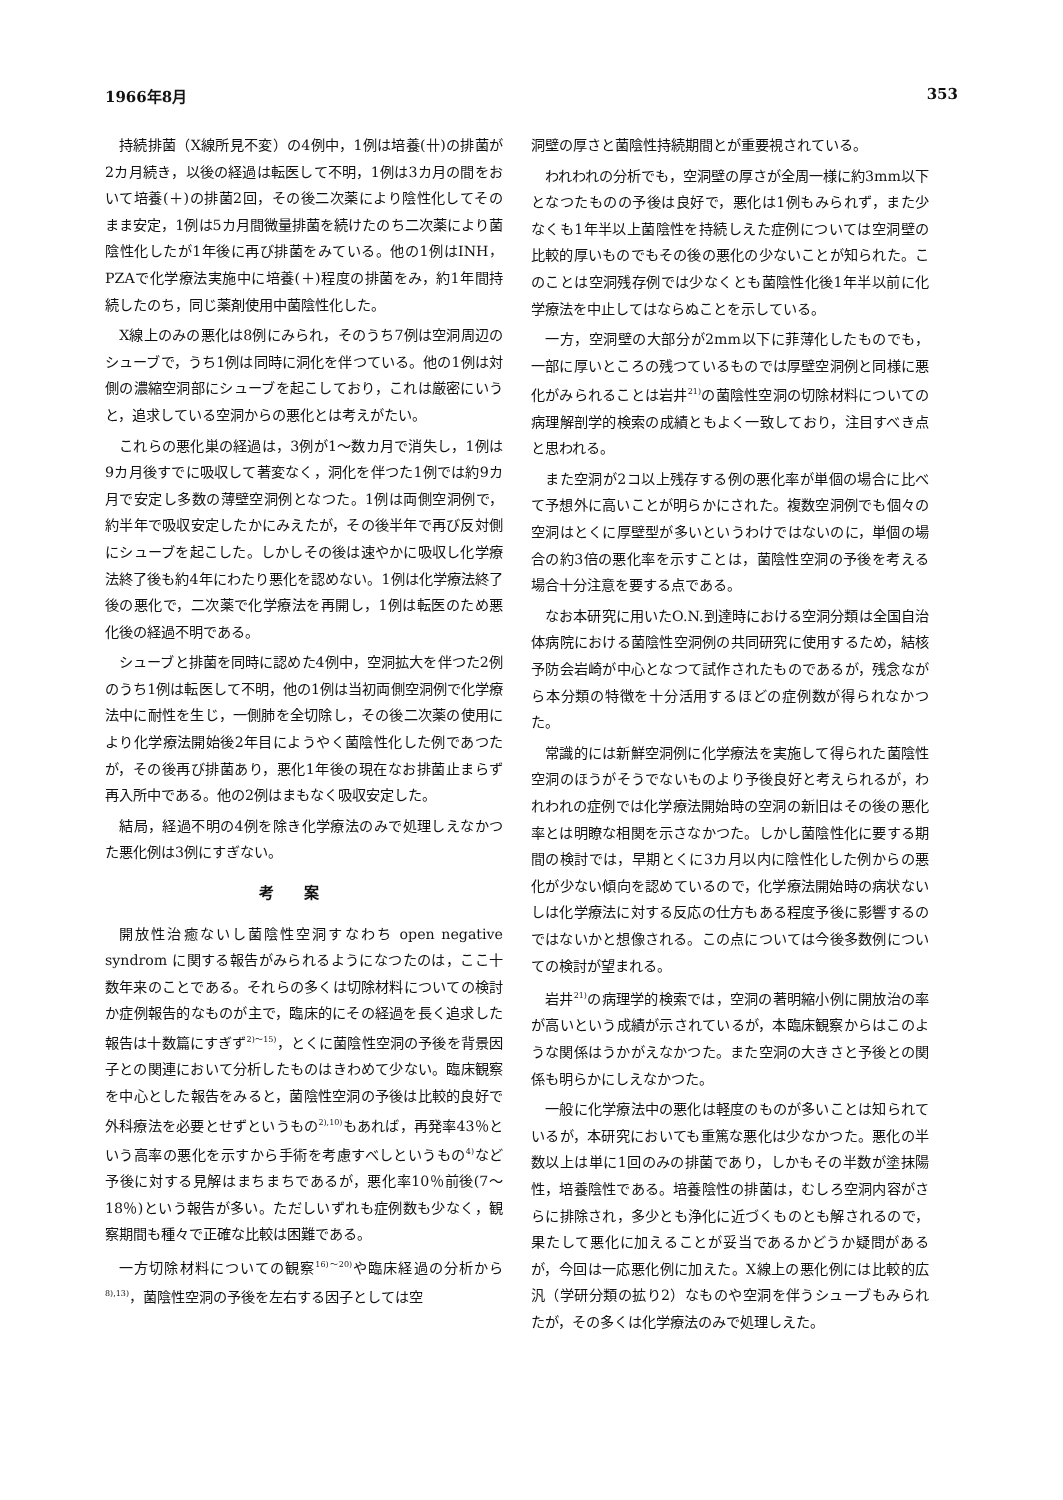1966年8月 353
持続排菌（X線所見不変）の4例中，1例は培養(卄)の排菌が2カ月続き，以後の経過は転医して不明，1例は3カ月の間をおいて培養(＋)の排菌2回，その後二次薬により陰性化してそのまま安定，1例は5カ月間微量排菌を続けたのち二次薬により菌陰性化したが1年後に再び排菌をみている。他の1例はINH，PZAで化学療法実施中に培養(＋)程度の排菌をみ，約1年間持続したのち，同じ薬剤使用中菌陰性化した。
X線上のみの悪化は8例にみられ，そのうち7例は空洞周辺のシューブで，うち1例は同時に洞化を伴つている。他の1例は対側の濃縮空洞部にシューブを起こしており，これは厳密にいうと，追求している空洞からの悪化とは考えがたい。
これらの悪化巣の経過は，3例が1〜数カ月で消失し，1例は9カ月後すでに吸収して著変なく，洞化を伴つた1例では約9カ月で安定し多数の薄壁空洞例となつた。1例は両側空洞例で，約半年で吸収安定したかにみえたが，その後半年で再び反対側にシューブを起こした。しかしその後は速やかに吸収し化学療法終了後も約4年にわたり悪化を認めない。1例は化学療法終了後の悪化で，二次薬で化学療法を再開し，1例は転医のため悪化後の経過不明である。
シューブと排菌を同時に認めた4例中，空洞拡大を伴つた2例のうち1例は転医して不明，他の1例は当初両側空洞例で化学療法中に耐性を生じ，一側肺を全切除し，その後二次薬の使用により化学療法開始後2年目にようやく菌陰性化した例であつたが，その後再び排菌あり，悪化1年後の現在なお排菌止まらず再入所中である。他の2例はまもなく吸収安定した。
結局，経過不明の4例を除き化学療法のみで処理しえなかつた悪化例は3例にすぎない。
考案
開放性治癒ないし菌陰性空洞すなわち open negative syndrom に関する報告がみられるようになつたのは，ここ十数年来のことである。それらの多くは切除材料についての検討か症例報告的なものが主で，臨床的にその経過を長く追求した報告は十数篇にすぎず<sup>2)〜15)</sup>，とくに菌陰性空洞の予後を背景因子との関連において分析したものはきわめて少ない。臨床観察を中心とした報告をみると，菌陰性空洞の予後は比較的良好で外科療法を必要とせずというもの<sup>2),10)</sup>もあれば，再発率43％という高率の悪化を示すから手術を考慮すべしというもの<sup>4)</sup>など予後に対する見解はまちまちであるが，悪化率10％前後(7〜18％)という報告が多い。ただしいずれも症例数も少なく，観察期間も種々で正確な比較は困難である。
一方切除材料についての観察<sup>16)〜20)</sup>や臨床経過の分析から<sup>8),13)</sup>，菌陰性空洞の予後を左右する因子としては空
洞壁の厚さと菌陰性持続期間とが重要視されている。
われわれの分析でも，空洞壁の厚さが全周一様に約3mm以下となつたものの予後は良好で，悪化は1例もみられず，また少なくも1年半以上菌陰性を持続しえた症例については空洞壁の比較的厚いものでもその後の悪化の少ないことが知られた。このことは空洞残存例では少なくとも菌陰性化後1年半以前に化学療法を中止してはならぬことを示している。
一方，空洞壁の大部分が2mm以下に菲薄化したものでも，一部に厚いところの残つているものでは厚壁空洞例と同様に悪化がみられることは岩井<sup>21)</sup>の菌陰性空洞の切除材料についての病理解剖学的検索の成績ともよく一致しており，注目すべき点と思われる。
また空洞が2コ以上残存する例の悪化率が単個の場合に比べて予想外に高いことが明らかにされた。複数空洞例でも個々の空洞はとくに厚壁型が多いというわけではないのに，単個の場合の約3倍の悪化率を示すことは，菌陰性空洞の予後を考える場合十分注意を要する点である。
なお本研究に用いたO.N.到達時における空洞分類は全国自治体病院における菌陰性空洞例の共同研究に使用するため，結核予防会岩崎が中心となつて試作されたものであるが，残念ながら本分類の特徴を十分活用するほどの症例数が得られなかつた。
常識的には新鮮空洞例に化学療法を実施して得られた菌陰性空洞のほうがそうでないものより予後良好と考えられるが，われわれの症例では化学療法開始時の空洞の新旧はその後の悪化率とは明瞭な相関を示さなかつた。しかし菌陰性化に要する期間の検討では，早期とくに3カ月以内に陰性化した例からの悪化が少ない傾向を認めているので，化学療法開始時の病状ないしは化学療法に対する反応の仕方もある程度予後に影響するのではないかと想像される。この点については今後多数例についての検討が望まれる。
岩井<sup>21)</sup>の病理学的検索では，空洞の著明縮小例に開放治の率が高いという成績が示されているが，本臨床観察からはこのような関係はうかがえなかつた。また空洞の大きさと予後との関係も明らかにしえなかつた。
一般に化学療法中の悪化は軽度のものが多いことは知られているが，本研究においても重篤な悪化は少なかつた。悪化の半数以上は単に1回のみの排菌であり，しかもその半数が塗抹陽性，培養陰性である。培養陰性の排菌は，むしろ空洞内容がさらに排除され，多少とも浄化に近づくものとも解されるので，果たして悪化に加えることが妥当であるかどうか疑問があるが，今回は一応悪化例に加えた。X線上の悪化例には比較的広汎（学研分類の拡り2）なものや空洞を伴うシューブもみられたが，その多くは化学療法のみで処理しえた。